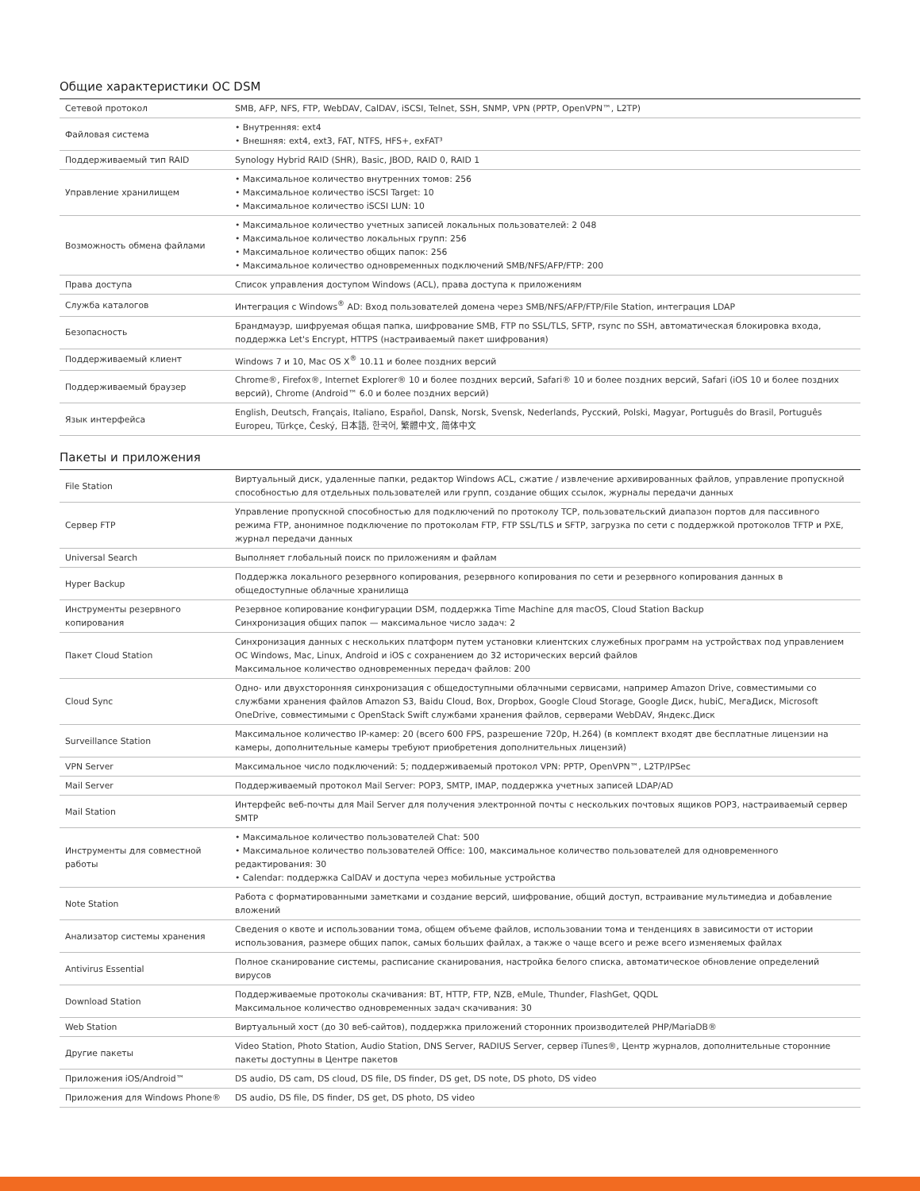Общие характеристики ОС DSM
| Сетевой протокол | SMB, AFP, NFS, FTP, WebDAV, CalDAV, iSCSI, Telnet, SSH, SNMP, VPN (PPTP, OpenVPN™, L2TP) |
| Файловая система | • Внутренняя: ext4 • Внешняя: ext4, ext3, FAT, NTFS, HFS+, exFAT³ |
| Поддерживаемый тип RAID | Synology Hybrid RAID (SHR), Basic, JBOD, RAID 0, RAID 1 |
| Управление хранилищем | • Максимальное количество внутренних томов: 256 • Максимальное количество iSCSI Target: 10 • Максимальное количество iSCSI LUN: 10 |
| Возможность обмена файлами | • Максимальное количество учетных записей локальных пользователей: 2 048 • Максимальное количество локальных групп: 256 • Максимальное количество общих папок: 256 • Максимальное количество одновременных подключений SMB/NFS/AFP/FTP: 200 |
| Права доступа | Список управления доступом Windows (ACL), права доступа к приложениям |
| Служба каталогов | Интеграция с Windows<sup>®</sup> AD: Вход пользователей домена через SMB/NFS/AFP/FTP/File Station, интеграция LDAP |
| Безопасность | Брандмауэр, шифруемая общая папка, шифрование SMB, FTP по SSL/TLS, SFTP, rsync по SSH, автоматическая блокировка входа, поддержка Let's Encrypt, HTTPS (настраиваемый пакет шифрования) |
| Поддерживаемый клиент | Windows 7 и 10, Mac OS X<sup>®</sup> 10.11 и более поздних версий |
| Поддерживаемый браузер | Chrome®, Firefox®, Internet Explorer® 10 и более поздних версий, Safari® 10 и более поздних версий, Safari (iOS 10 и более поздних версий), Chrome (Android™ 6.0 и более поздних версий) |
| Язык интерфейса | English, Deutsch, Français, Italiano, Español, Dansk, Norsk, Svensk, Nederlands, Русский, Polski, Magyar, Português do Brasil, Português Europeu, Türkçe, Český, 日本語, 한국어, 繁體中文, 简体中文 |
Пакеты и приложения
| File Station | Виртуальный диск, удаленные папки, редактор Windows ACL, сжатие / извлечение архивированных файлов, управление пропускной способностью для отдельных пользователей или групп, создание общих ссылок, журналы передачи данных |
| Сервер FTP | Управление пропускной способностью для подключений по протоколу TCP, пользовательский диапазон портов для пассивного режима FTP, анонимное подключение по протоколам FTP, FTP SSL/TLS и SFTP, загрузка по сети с поддержкой протоколов TFTP и PXE, журнал передачи данных |
| Universal Search | Выполняет глобальный поиск по приложениям и файлам |
| Hyper Backup | Поддержка локального резервного копирования, резервного копирования по сети и резервного копирования данных в общедоступные облачные хранилища |
| Инструменты резервного копирования | Резервное копирование конфигурации DSM, поддержка Time Machine для macOS, Cloud Station Backup Синхронизация общих папок — максимальное число задач: 2 |
| Пакет Cloud Station | Синхронизация данных с нескольких платформ путем установки клиентских служебных программ на устройствах под управлением ОС Windows, Mac, Linux, Android и iOS с сохранением до 32 исторических версий файлов Максимальное количество одновременных передач файлов: 200 |
| Cloud Sync | Одно- или двухсторонняя синхронизация с общедоступными облачными сервисами, например Amazon Drive, совместимыми со службами хранения файлов Amazon S3, Baidu Cloud, Box, Dropbox, Google Cloud Storage, Google Диск, hubiC, МегаДиск, Microsoft OneDrive, совместимыми с OpenStack Swift службами хранения файлов, серверами WebDAV, Яндекс.Диск |
| Surveillance Station | Максимальное количество IP-камер: 20 (всего 600 FPS, разрешение 720p, H.264) (в комплект входят две бесплатные лицензии на камеры, дополнительные камеры требуют приобретения дополнительных лицензий) |
| VPN Server | Максимальное число подключений: 5; поддерживаемый протокол VPN: PPTP, OpenVPN™, L2TP/IPSec |
| Mail Server | Поддерживаемый протокол Mail Server: POP3, SMTP, IMAP, поддержка учетных записей LDAP/AD |
| Mail Station | Интерфейс веб-почты для Mail Server для получения электронной почты с нескольких почтовых ящиков POP3, настраиваемый сервер SMTP |
| Инструменты для совместной работы | • Максимальное количество пользователей Chat: 500 • Максимальное количество пользователей Office: 100, максимальное количество пользователей для одновременного редактирования: 30 • Calendar: поддержка CalDAV и доступа через мобильные устройства |
| Note Station | Работа с форматированными заметками и создание версий, шифрование, общий доступ, встраивание мультимедиа и добавление вложений |
| Анализатор системы хранения | Сведения о квоте и использовании тома, общем объеме файлов, использовании тома и тенденциях в зависимости от истории использования, размере общих папок, самых больших файлах, а также о чаще всего и реже всего изменяемых файлах |
| Antivirus Essential | Полное сканирование системы, расписание сканирования, настройка белого списка, автоматическое обновление определений вирусов |
| Download Station | Поддерживаемые протоколы скачивания: BT, HTTP, FTP, NZB, eMule, Thunder, FlashGet, QQDL Максимальное количество одновременных задач скачивания: 30 |
| Web Station | Виртуальный хост (до 30 веб-сайтов), поддержка приложений сторонних производителей PHP/MariaDB® |
| Другие пакеты | Video Station, Photo Station, Audio Station, DNS Server, RADIUS Server, сервер iTunes®, Центр журналов, дополнительные сторонние пакеты доступны в Центре пакетов |
| Приложения iOS/Android™ | DS audio, DS cam, DS cloud, DS file, DS finder, DS get, DS note, DS photo, DS video |
| Приложения для Windows Phone® | DS audio, DS file, DS finder, DS get, DS photo, DS video |